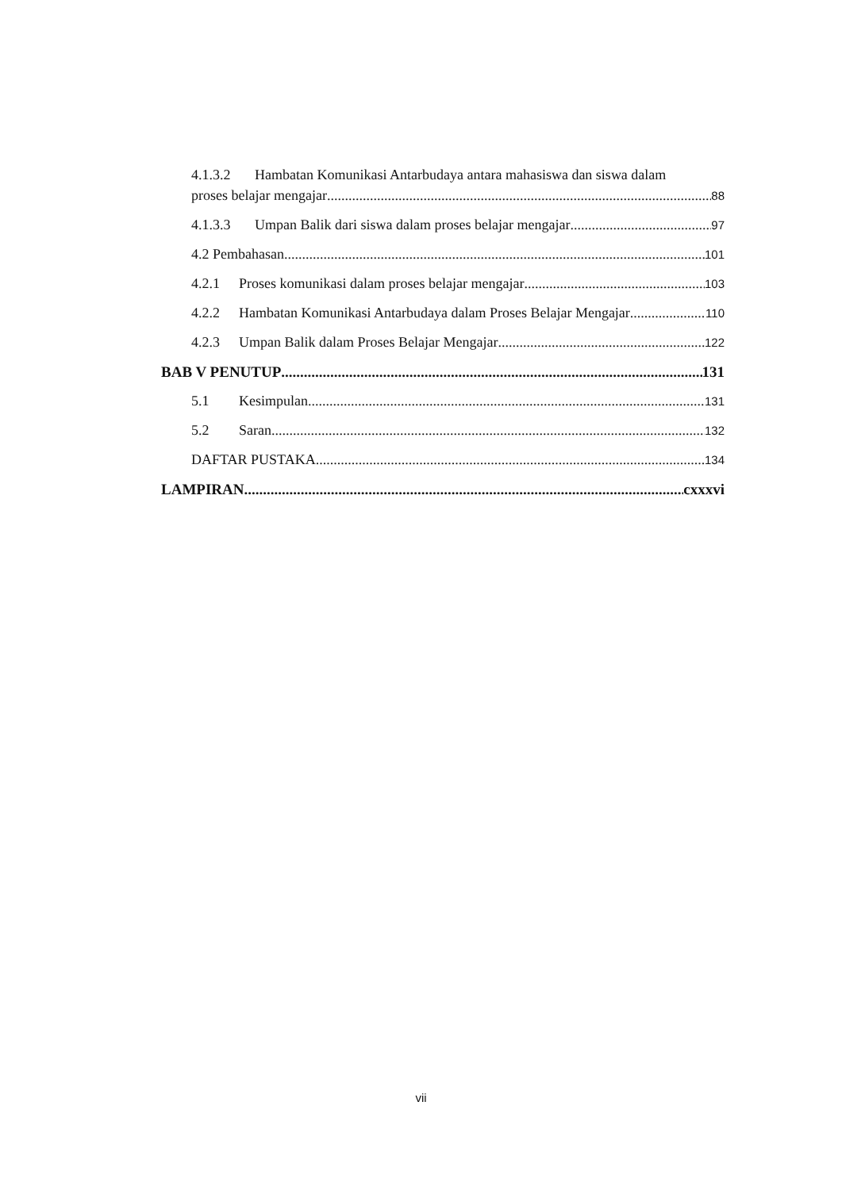4.1.3.2 Hambatan Komunikasi Antarbudaya antara mahasiswa dan siswa dalam
proses belajar mengajar 88
4.1.3.3 Umpan Balik dari siswa dalam proses belajar mengajar 97
4.2 Pembahasan 101
4.2.1 Proses komunikasi dalam proses belajar mengajar 103
4.2.2 Hambatan Komunikasi Antarbudaya dalam Proses Belajar Mengajar 110
4.2.3 Umpan Balik dalam Proses Belajar Mengajar 122
BAB V PENUTUP 131
5.1 Kesimpulan 131
5.2 Saran 132
DAFTAR PUSTAKA 134
LAMPIRAN cxxxvi
vii